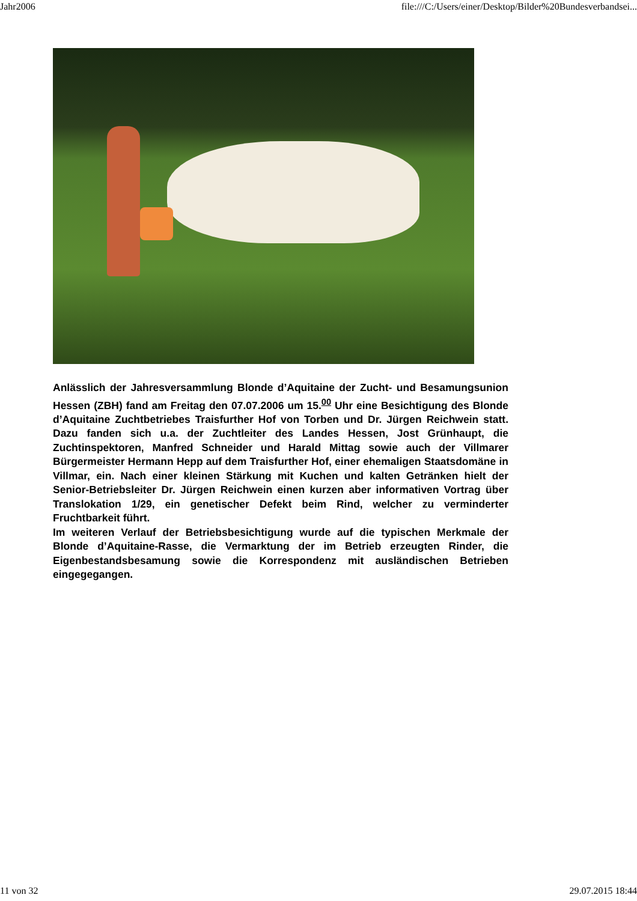Jahr2006 file:///C:/Users/einer/Desktop/Bilder%20Bundesverbandsei...
Anlässlich der Jahresversammlung Blonde d’Aquitaine der Zucht- und Besamungsunion Hessen (ZBH) fand am Freitag den 07.07.2006 um 15.<sup>00</sup> Uhr eine Besichtigung des Blonde d’Aquitaine Zuchtbetriebes Traisfurther Hof von Torben und Dr. Jürgen Reichwein statt. Dazu fanden sich u.a. der Zuchtleiter des Landes Hessen, Jost Grünhaupt, die Zuchtinspektoren, Manfred Schneider und Harald Mittag sowie auch der Villmarer Bürgermeister Hermann Hepp auf dem Traisfurther Hof, einer ehemaligen Staatsdomäne in Villmar, ein. Nach einer kleinen Stärkung mit Kuchen und kalten Getränken hielt der Senior-Betriebsleiter Dr. Jürgen Reichwein einen kurzen aber informativen Vortrag über Translokation 1/29, ein genetischer Defekt beim Rind, welcher zu verminderter Fruchtbarkeit führt.
Im weiteren Verlauf der Betriebsbesichtigung wurde auf die typischen Merkmale der Blonde d’Aquitaine-Rasse, die Vermarktung der im Betrieb erzeugten Rinder, die Eigenbestandsbesamung sowie die Korrespondenz mit ausländischen Betrieben eingegegangen.
11 von 32 29.07.2015 18:44